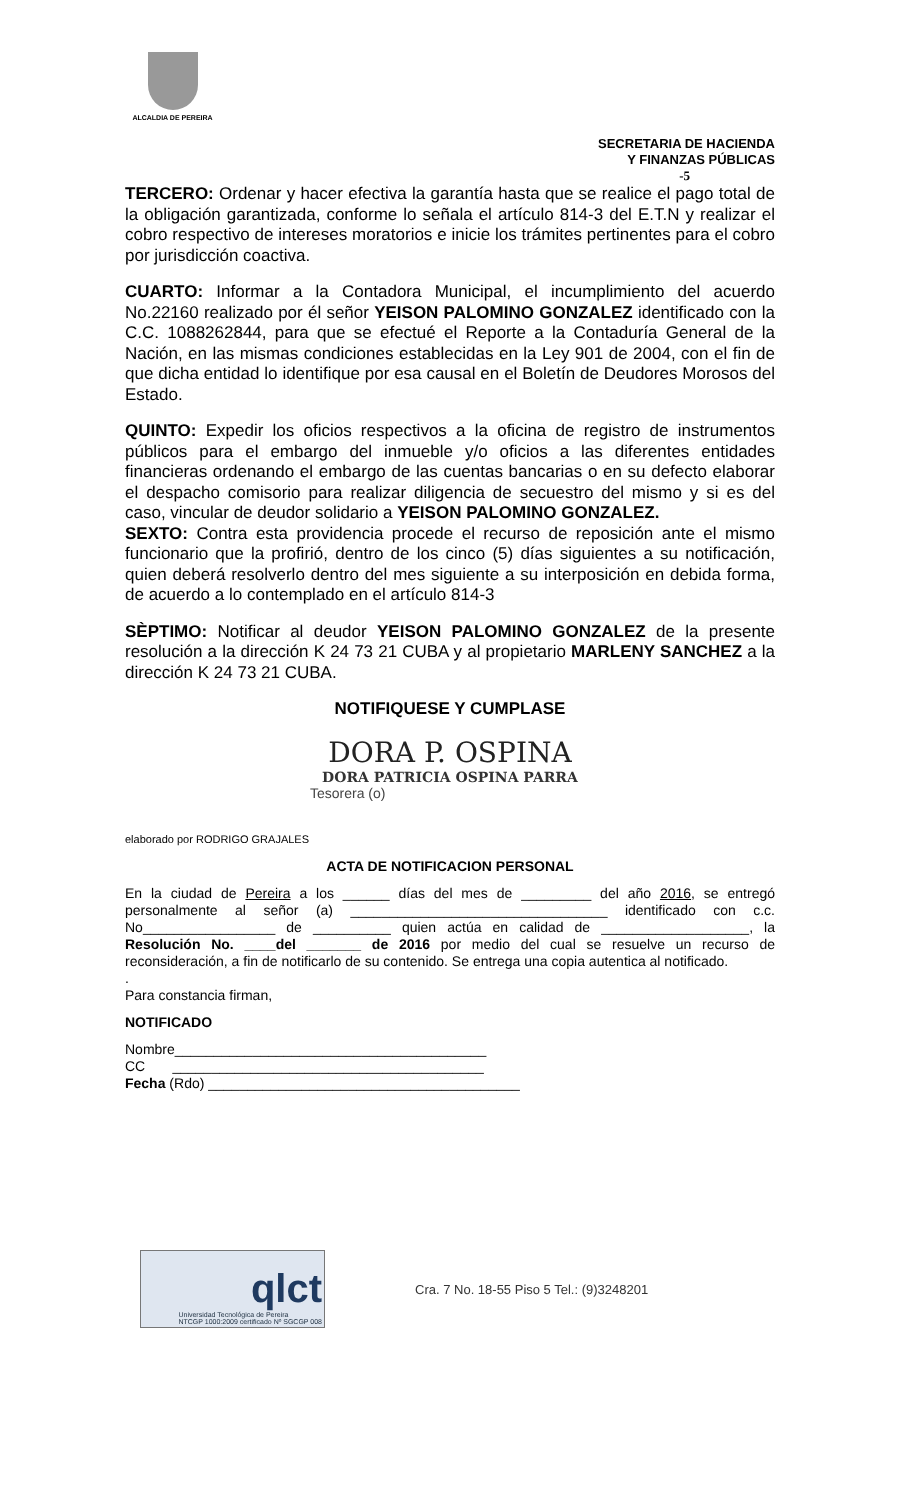ALCALDIA DE PEREIRA
SECRETARIA DE HACIENDA
Y FINANZAS PÚBLICAS
-5
TERCERO: Ordenar y hacer efectiva la garantía hasta que se realice el pago total de la obligación garantizada, conforme lo señala el artículo 814-3 del E.T.N y realizar el cobro respectivo de intereses moratorios e inicie los trámites pertinentes para el cobro por jurisdicción coactiva.
CUARTO: Informar a la Contadora Municipal, el incumplimiento del acuerdo No.22160 realizado por él señor YEISON PALOMINO GONZALEZ identificado con la C.C. 1088262844, para que se efectué el Reporte a la Contaduría General de la Nación, en las mismas condiciones establecidas en la Ley 901 de 2004, con el fin de que dicha entidad lo identifique por esa causal en el Boletín de Deudores Morosos del Estado.
QUINTO: Expedir los oficios respectivos a la oficina de registro de instrumentos públicos para el embargo del inmueble y/o oficios a las diferentes entidades financieras ordenando el embargo de las cuentas bancarias o en su defecto elaborar el despacho comisorio para realizar diligencia de secuestro del mismo y si es del caso, vincular de deudor solidario a YEISON PALOMINO GONZALEZ.
SEXTO: Contra esta providencia procede el recurso de reposición ante el mismo funcionario que la profirió, dentro de los cinco (5) días siguientes a su notificación, quien deberá resolverlo dentro del mes siguiente a su interposición en debida forma, de acuerdo a lo contemplado en el artículo 814-3
SÈPTIMO: Notificar al deudor YEISON PALOMINO GONZALEZ de la presente resolución a la dirección K 24 73 21 CUBA y al propietario MARLENY SANCHEZ a la dirección K 24 73 21 CUBA.
NOTIFIQUESE Y CUMPLASE
DORA P. OSPINA
DORA PATRICIA OSPINA PARRA
Tesorera (o)
elaborado por RODRIGO GRAJALES
ACTA DE NOTIFICACION PERSONAL
En la ciudad de Pereira a los ______ días del mes de _________ del año 2016, se entregó personalmente al señor (a) _________________________________ identificado con c.c. No_________________ de __________ quien actúa en calidad de ___________________, la Resolución No. ____del _______ de 2016 por medio del cual se resuelve un recurso de reconsideración, a fin de notificarlo de su contenido. Se entrega una copia autentica al notificado.
.
Para constancia firman,
NOTIFICADO
Nombre________________________________________
CC ________________________________________
Fecha (Rdo) ________________________________________
qlct
Universidad Tecnológica de Pereira
NTCGP 1000:2009 certificado Nº SGCGP 008
Cra. 7 No. 18-55 Piso 5 Tel.: (9)3248201